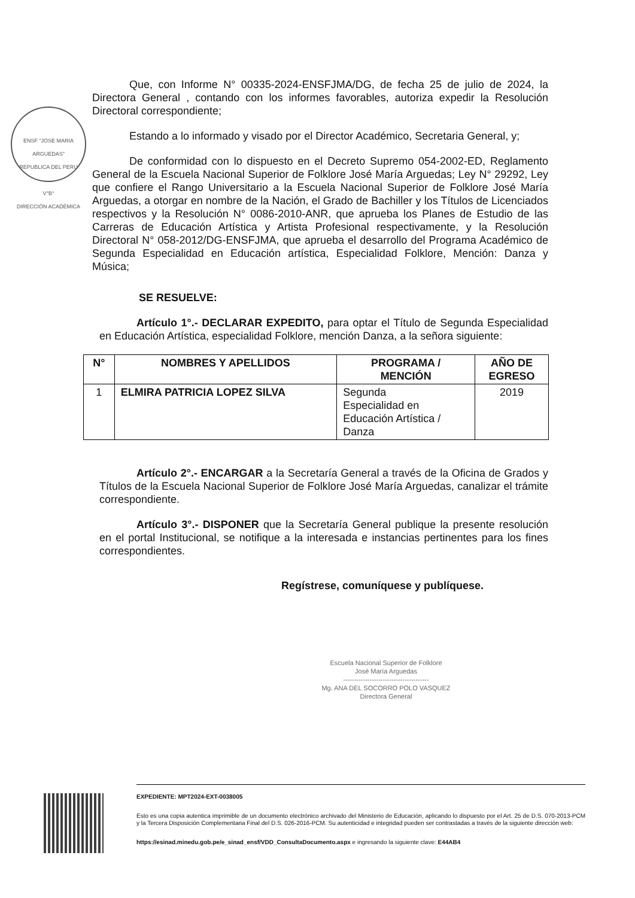ENSF "JOSE MARIA ARGUEDAS"
REPUBLICA DEL PERU
V°B°
DIRECCIÓN ACADÉMICA
Que, con Informe N° 00335-2024-ENSFJMA/DG, de fecha 25 de julio de 2024, la Directora General , contando con los informes favorables, autoriza expedir la Resolución Directoral correspondiente;
Estando a lo informado y visado por el Director Académico, Secretaria General, y;
De conformidad con lo dispuesto en el Decreto Supremo 054-2002-ED, Reglamento General de la Escuela Nacional Superior de Folklore José María Arguedas; Ley N° 29292, Ley que confiere el Rango Universitario a la Escuela Nacional Superior de Folklore José María Arguedas, a otorgar en nombre de la Nación, el Grado de Bachiller y los Títulos de Licenciados respectivos y la Resolución N° 0086-2010-ANR, que aprueba los Planes de Estudio de las Carreras de Educación Artística y Artista Profesional respectivamente, y la Resolución Directoral N° 058-2012/DG-ENSFJMA, que aprueba el desarrollo del Programa Académico de Segunda Especialidad en Educación artística, Especialidad Folklore, Mención: Danza y Música;
SE RESUELVE:
Artículo 1°.- DECLARAR EXPEDITO, para optar el Título de Segunda Especialidad en Educación Artística, especialidad Folklore, mención Danza, a la señora siguiente:
| N° | NOMBRES Y APELLIDOS | PROGRAMA / MENCIÓN | AÑO DE EGRESO |
| --- | --- | --- | --- |
| 1 | ELMIRA PATRICIA LOPEZ SILVA | Segunda Especialidad en Educación Artística / Danza | 2019 |
Artículo 2°.- ENCARGAR a la Secretaría General a través de la Oficina de Grados y Títulos de la Escuela Nacional Superior de Folklore José María Arguedas, canalizar el trámite correspondiente.
Artículo 3°.- DISPONER que la Secretaría General publique la presente resolución en el portal Institucional, se notifique a la interesada e instancias pertinentes para los fines correspondientes.
Regístrese, comuníquese y publíquese.
Escuela Nacional Superior de Folklore
José María Arguedas
---------------------------------------
Mg. ANA DEL SOCORRO POLO VASQUEZ
Directora General
EXPEDIENTE: MPT2024-EXT-0038005
Esto es una copia autentica imprimible de un documento electrónico archivado del Ministerio de Educación, aplicando lo dispuesto por el Art. 25 de D.S. 070-2013-PCM y la Tercera Disposición Complementaria Final del D.S. 026-2016-PCM. Su autenticidad e integridad pueden ser contrastadas a través de la siguiente dirección web:
https://esinad.minedu.gob.pe/e_sinad_ensf/VDD_ConsultaDocumento.aspx e ingresando la siguiente clave: E44AB4